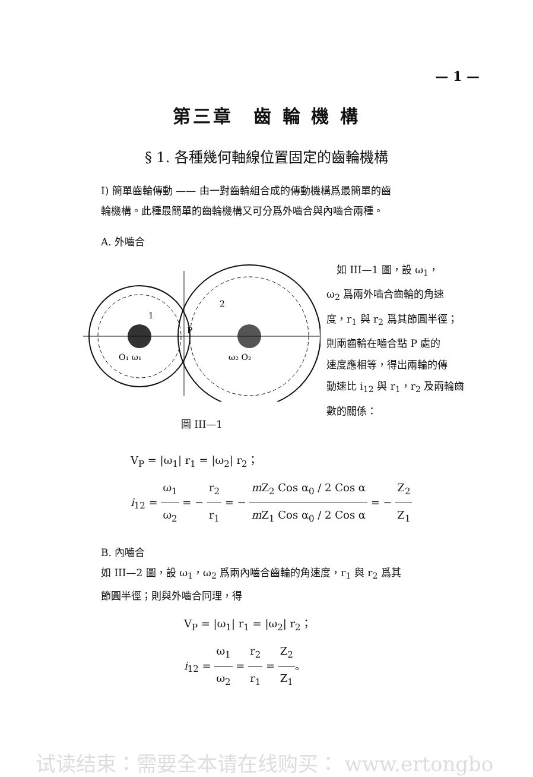— 1 —
第三章　齒 輪 機 構
§ 1. 各種幾何軸線位置固定的齒輪機構
I) 簡單齒輪傳動 —— 由一對齒輪組合成的傳動機構爲最簡單的齒
輪機構。此種最簡單的齒輪機構又可分爲外嚙合與內嚙合兩種。
A. 外嚙合
O₁ ω₁
ω₂ O₂
2
1
P
圖 III—1
　如 III—1 圖，設 ω<sub>1</sub>，
ω<sub>2</sub> 爲兩外嚙合齒輪的角速
度，r<sub>1</sub> 與 r<sub>2</sub> 爲其節圓半徑；
則兩齒輪在嚙合點 P 處的
速度應相等，得出兩輪的傳
動速比 i<sub>12</sub> 與 r<sub>1</sub>，r<sub>2</sub> 及兩輪齒
數的關係：
V<sub>P</sub> = |ω<sub>1</sub>| r<sub>1</sub> = |ω<sub>2</sub>| r<sub>2</sub>；
i<sub>12</sub> = ω<sub>1</sub> ω<sub>2</sub> = − r<sub>2</sub> r<sub>1</sub> = − m Z<sub>2</sub> Cos α<sub>0</sub> / 2 Cos α m Z<sub>1</sub> Cos α<sub>0</sub> / 2 Cos α = − Z<sub>2</sub> Z<sub>1</sub>
B. 內嚙合
如 III—2 圖，設 ω<sub>1</sub>，ω<sub>2</sub> 爲兩內嚙合齒輪的角速度，r<sub>1</sub> 與 r<sub>2</sub> 爲其
節圓半徑；則與外嚙合同理，得
V<sub>P</sub> = |ω<sub>1</sub>| r<sub>1</sub> = |ω<sub>2</sub>| r<sub>2</sub>；
i<sub>12</sub> = ω<sub>1</sub> ω<sub>2</sub> = r<sub>2</sub> r<sub>1</sub> = Z<sub>2</sub> Z<sub>1</sub>。
试读结束：需要全本请在线购买： www.ertongbo